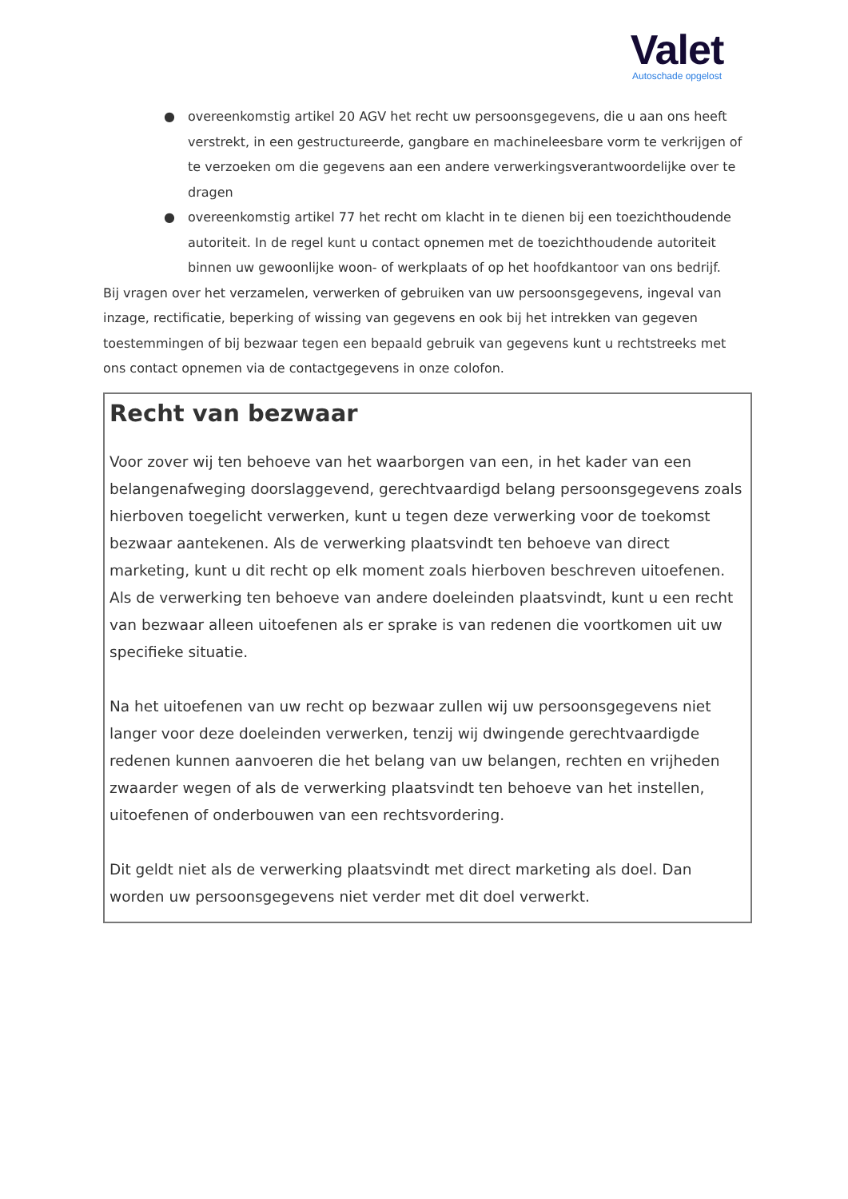Valet
Autoschade opgelost
● overeenkomstig artikel 20 AGV het recht uw persoonsgegevens, die u aan ons heeft verstrekt, in een gestructureerde, gangbare en machineleesbare vorm te verkrijgen of te verzoeken om die gegevens aan een andere verwerkingsverantwoordelijke over te dragen
● overeenkomstig artikel 77 het recht om klacht in te dienen bij een toezichthoudende autoriteit. In de regel kunt u contact opnemen met de toezichthoudende autoriteit binnen uw gewoonlijke woon- of werkplaats of op het hoofdkantoor van ons bedrijf.
Bij vragen over het verzamelen, verwerken of gebruiken van uw persoonsgegevens, ingeval van inzage, rectificatie, beperking of wissing van gegevens en ook bij het intrekken van gegeven toestemmingen of bij bezwaar tegen een bepaald gebruik van gegevens kunt u rechtstreeks met ons contact opnemen via de contactgegevens in onze colofon.
Recht van bezwaar
Voor zover wij ten behoeve van het waarborgen van een, in het kader van een belangenafweging doorslaggevend, gerechtvaardigd belang persoonsgegevens zoals hierboven toegelicht verwerken, kunt u tegen deze verwerking voor de toekomst bezwaar aantekenen. Als de verwerking plaatsvindt ten behoeve van direct marketing, kunt u dit recht op elk moment zoals hierboven beschreven uitoefenen. Als de verwerking ten behoeve van andere doeleinden plaatsvindt, kunt u een recht van bezwaar alleen uitoefenen als er sprake is van redenen die voortkomen uit uw specifieke situatie.
Na het uitoefenen van uw recht op bezwaar zullen wij uw persoonsgegevens niet langer voor deze doeleinden verwerken, tenzij wij dwingende gerechtvaardigde redenen kunnen aanvoeren die het belang van uw belangen, rechten en vrijheden zwaarder wegen of als de verwerking plaatsvindt ten behoeve van het instellen, uitoefenen of onderbouwen van een rechtsvordering.
Dit geldt niet als de verwerking plaatsvindt met direct marketing als doel. Dan worden uw persoonsgegevens niet verder met dit doel verwerkt.